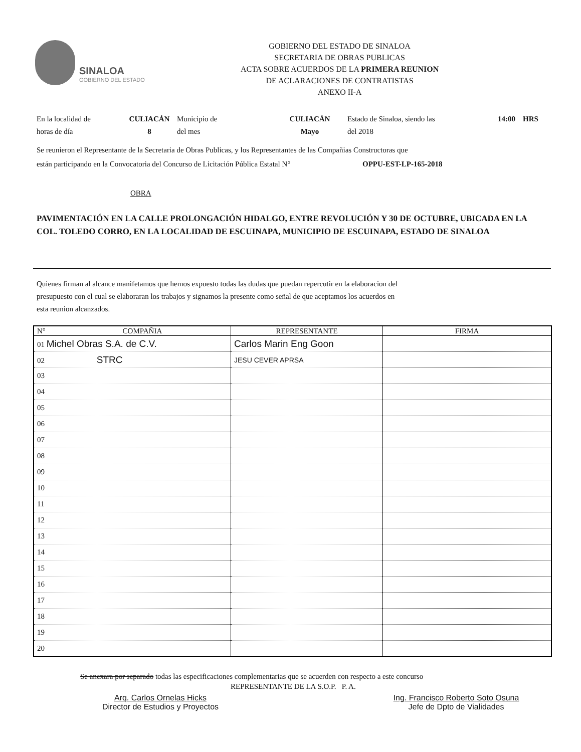SINALOA
GOBIERNO DEL ESTADO
GOBIERNO DEL ESTADO DE SINALOA
SECRETARIA DE OBRAS PUBLICAS
ACTA SOBRE ACUERDOS DE LA PRIMERA REUNION
DE ACLARACIONES DE CONTRATISTAS
ANEXO II-A
En la localidad de
horas de día
CULIACÁN
8
Municipio de
del mes
CULIACÁN
Mayo
Estado de Sinaloa, siendo las
del 2018
14:00 HRS
Se reunieron el Representante de la Secretaria de Obras Publicas, y los Representantes de las Compañias Constructoras que
están participando en la Convocatoria del Concurso de Licitación Pública Estatal N° OPPU-EST-LP-165-2018
OBRA
PAVIMENTACIÓN EN LA CALLE PROLONGACIÓN HIDALGO, ENTRE REVOLUCIÓN Y 30 DE OCTUBRE, UBICADA EN LA COL. TOLEDO CORRO, EN LA LOCALIDAD DE ESCUINAPA, MUNICIPIO DE ESCUINAPA, ESTADO DE SINALOA
Quienes firman al alcance manifetamos que hemos expuesto todas las dudas que puedan repercutir en la elaboracion del
presupuesto con el cual se elaboraran los trabajos y signamos la presente como señal de que aceptamos los acuerdos en
esta reunion alcanzados.
| N° COMPAÑIA | REPRESENTANTE | FIRMA |
| --- | --- | --- |
| 01 Michel Obras S.A. de C.V. | Carlos Marin Eng Goon | |
| 02 STRC | JESU CEVER APRSA | |
| 03 | | |
| 04 | | |
| 05 | | |
| 06 | | |
| 07 | | |
| 08 | | |
| 09 | | |
| 10 | | |
| 11 | | |
| 12 | | |
| 13 | | |
| 14 | | |
| 15 | | |
| 16 | | |
| 17 | | |
| 18 | | |
| 19 | | |
| 20 | | |
Se anexara por separado todas las especificaciones complementarias que se acuerden con respecto a este concurso
REPRESENTANTE DE LA S.O.P. P. A.
Arq. Carlos Ornelas Hicks
Director de Estudios y Proyectos
Ing. Francisco Roberto Soto Osuna
Jefe de Dpto de Vialidades